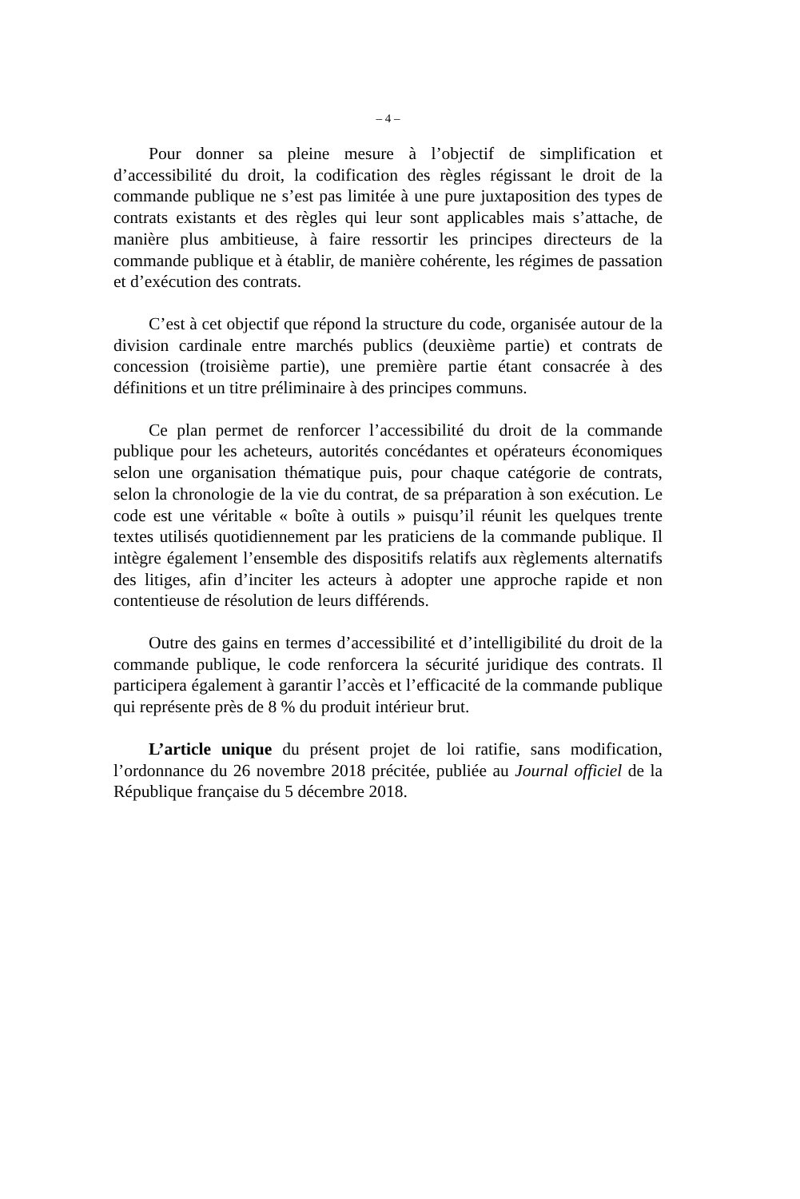– 4 –
Pour donner sa pleine mesure à l’objectif de simplification et d’accessibilité du droit, la codification des règles régissant le droit de la commande publique ne s’est pas limitée à une pure juxtaposition des types de contrats existants et des règles qui leur sont applicables mais s’attache, de manière plus ambitieuse, à faire ressortir les principes directeurs de la commande publique et à établir, de manière cohérente, les régimes de passation et d’exécution des contrats.
C’est à cet objectif que répond la structure du code, organisée autour de la division cardinale entre marchés publics (deuxième partie) et contrats de concession (troisième partie), une première partie étant consacrée à des définitions et un titre préliminaire à des principes communs.
Ce plan permet de renforcer l’accessibilité du droit de la commande publique pour les acheteurs, autorités concédantes et opérateurs économiques selon une organisation thématique puis, pour chaque catégorie de contrats, selon la chronologie de la vie du contrat, de sa préparation à son exécution. Le code est une véritable « boîte à outils » puisqu’il réunit les quelques trente textes utilisés quotidiennement par les praticiens de la commande publique. Il intègre également l’ensemble des dispositifs relatifs aux règlements alternatifs des litiges, afin d’inciter les acteurs à adopter une approche rapide et non contentieuse de résolution de leurs différends.
Outre des gains en termes d’accessibilité et d’intelligibilité du droit de la commande publique, le code renforcera la sécurité juridique des contrats. Il participera également à garantir l’accès et l’efficacité de la commande publique qui représente près de 8 % du produit intérieur brut.
L’article unique du présent projet de loi ratifie, sans modification, l’ordonnance du 26 novembre 2018 précitée, publiée au Journal officiel de la République française du 5 décembre 2018.